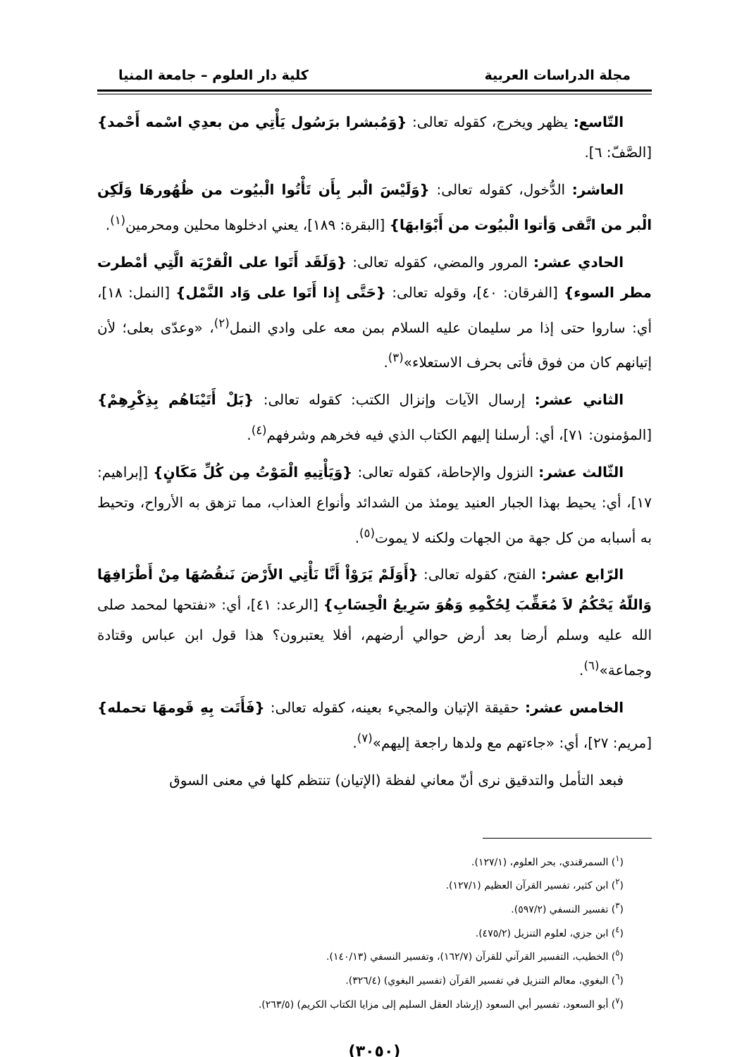مجلة الدراسات العربية كلية دار العلوم – جامعة المنيا
التّاسع: يظهر ويخرج، كقوله تعالى: {وَمُبشرا برَسُول يَأْتِي من بعدِي اسْمه أَحْمد} [الصَّفّ: ٦].
العاشر: الدُّخول، كقوله تعالى: {وَلَيْسَ الْبر بِأَن تَأْتُوا الْبيُوت من ظُهُورهَا وَلَكِن الْبر من اتَّقى وَأتوا الْبيُوت من أَبْوَابهَا} [البقرة: ١٨٩]، يعني ادخلوها محلين ومحرمين<sup>(١)</sup>.
الحادي عشر: المرور والمضي، كقوله تعالى: {وَلَقَد أَتَوا على الْقرْيَة الَّتِي أمْطرت مطر السوء} [الفرقان: ٤٠]، وقوله تعالى: {حَتَّى إِذا أَتَوا على وَاد النَّمْل} [النمل: ١٨]، أي: ساروا حتى إذا مر سليمان عليه السلام بمن معه على وادي النمل<sup>(٢)</sup>، «وعدّى بعلى؛ لأن إتيانهم كان من فوق فأتى بحرف الاستعلاء»<sup>(٣)</sup>.
الثاني عشر: إرسال الآيات وإنزال الكتب: كقوله تعالى: {بَلْ أَتَيْنَاهُم بِذِكْرِهِمْ} [المؤمنون: ٧١]، أي: أرسلنا إليهم الكتاب الذي فيه فخرهم وشرفهم<sup>(٤)</sup>.
الثّالث عشر: النزول والإحاطة، كقوله تعالى: {وَيَأْتِيهِ الْمَوْتُ مِن كُلِّ مَكَانٍ} [إبراهيم: ١٧]، أي: يحيط بهذا الجبار العنيد يومئذ من الشدائد وأنواع العذاب، مما تزهق به الأرواح، وتحيط به أسبابه من كل جهة من الجهات ولكنه لا يموت<sup>(٥)</sup>.
الرّابع عشر: الفتح، كقوله تعالى: {أَوَلَمْ يَرَوْاْ أَنَّا نَأْتِي الأَرْضَ نَنقُصُهَا مِنْ أَطْرَافِهَا وَاللّهُ يَحْكُمُ لاَ مُعَقِّبَ لِحُكْمِهِ وَهُوَ سَرِيعُ الْحِسَابِ} [الرعد: ٤١]، أي: «نفتحها لمحمد صلى الله عليه وسلم أرضا بعد أرض حوالي أرضهم، أفلا يعتبرون؟ هذا قول ابن عباس وقتادة وجماعة»<sup>(٦)</sup>.
الخامس عشر: حقيقة الإتيان والمجيء بعينه، كقوله تعالى: {فَأَتَت بِهِ قَومهَا تحمله} [مريم: ٢٧]، أي: «جاءتهم مع ولدها راجعة إليهم»<sup>(٧)</sup>.
فبعد التأمل والتدقيق نرى أنّ معاني لفظة (الإتيان) تنتظم كلها في معنى السوق
(<sup>١</sup>) السمرقندي، بحر العلوم، (١٢٧/١).
(<sup>٢</sup>) ابن كثير، تفسير القرآن العظيم (١٢٧/١).
(<sup>٣</sup>) تفسير النسفي (٥٩٧/٢).
(<sup>٤</sup>) ابن جزي، لعلوم التنزيل (٤٧٥/٢).
(<sup>٥</sup>) الخطيب، التفسير القرآني للقرآن (١٦٢/٧)، وتفسير النسفي (١٤٠/١٣).
(<sup>٦</sup>) البغوي، معالم التنزيل في تفسير القرآن (تفسير البغوي) (٣٢٦/٤).
(<sup>٧</sup>) أبو السعود، تفسير أبي السعود (إرشاد العقل السليم إلى مزايا الكتاب الكريم) (٢٦٣/٥).
(٣٠٥٠)